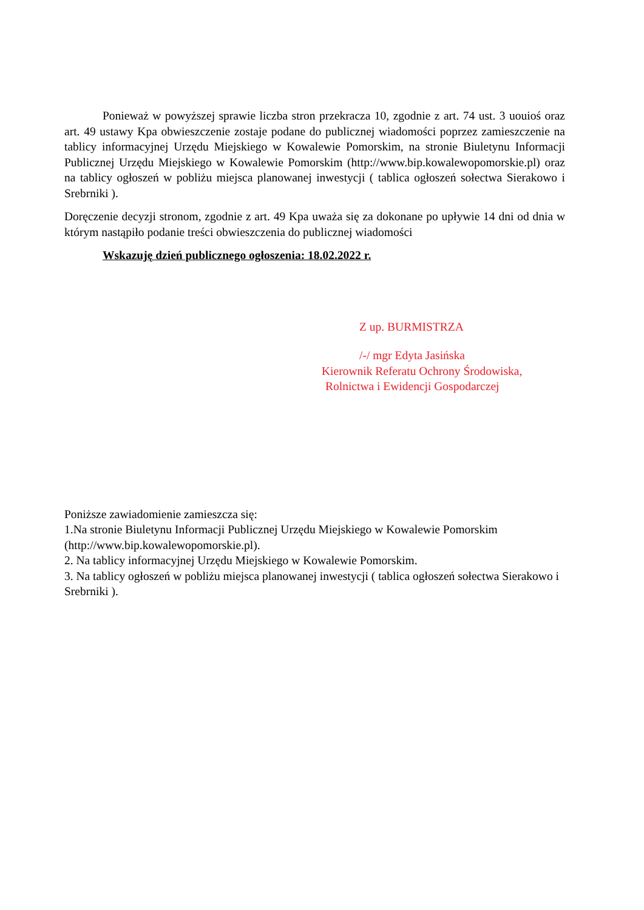Ponieważ w powyższej sprawie liczba stron przekracza 10, zgodnie z art. 74 ust. 3 uouioś oraz art. 49 ustawy Kpa obwieszczenie zostaje podane do publicznej wiadomości poprzez zamieszczenie na tablicy informacyjnej Urzędu Miejskiego w Kowalewie Pomorskim, na stronie Biuletynu Informacji Publicznej Urzędu Miejskiego w Kowalewie Pomorskim (http://www.bip.kowalewopomorskie.pl) oraz na tablicy ogłoszeń w pobliżu miejsca planowanej inwestycji ( tablica ogłoszeń sołectwa Sierakowo i Srebrniki ).
Doręczenie decyzji stronom, zgodnie z art. 49 Kpa uważa się za dokonane po upływie 14 dni od dnia w którym nastąpiło podanie treści obwieszczenia do publicznej wiadomości
Wskazuję dzień publicznego ogłoszenia: 18.02.2022 r.
Z up. BURMISTRZA
/-/ mgr Edyta Jasińska
Kierownik Referatu Ochrony Środowiska,
Rolnictwa i Ewidencji Gospodarczej
Poniższe zawiadomienie zamieszcza się:
1.Na stronie Biuletynu Informacji Publicznej Urzędu Miejskiego w Kowalewie Pomorskim (http://www.bip.kowalewopomorskie.pl).
2. Na tablicy informacyjnej Urzędu Miejskiego w Kowalewie Pomorskim.
3. Na tablicy ogłoszeń w pobliżu miejsca planowanej inwestycji ( tablica ogłoszeń sołectwa Sierakowo i Srebrniki ).